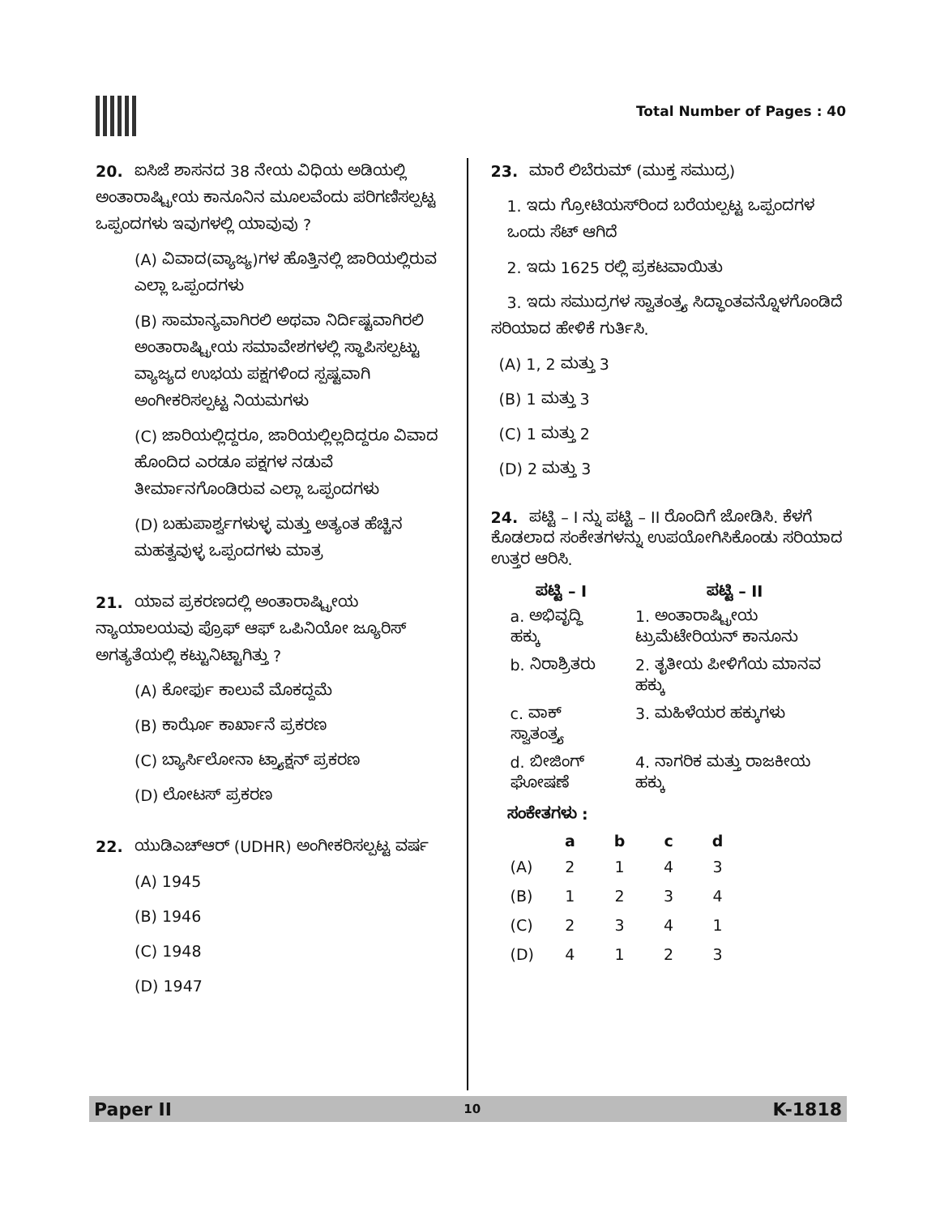Total Number of Pages : 40
20. ಐಸಿಜೆ ಶಾಸನದ 38 ನೇಯ ವಿಧಿಯ ಅಡಿಯಲ್ಲಿ ಅಂತಾರಾಷ್ಟ್ರೀಯ ಕಾನೂನಿನ ಮೂಲವೆಂದು ಪರಿಗಣಿಸಲ್ಪಟ್ಟ ಒಪ್ಪಂದಗಳು ಇವುಗಳಲ್ಲಿ ಯಾವುವು ?
(A) ವಿವಾದ(ವ್ಯಾಜ್ಯ)ಗಳ ಹೊತ್ತಿನಲ್ಲಿ ಜಾರಿಯಲ್ಲಿರುವ ಎಲ್ಲಾ ಒಪ್ಪಂದಗಳು
(B) ಸಾಮಾನ್ಯವಾಗಿರಲಿ ಅಥವಾ ನಿರ್ದಿಷ್ಟವಾಗಿರಲಿ ಅಂತಾರಾಷ್ಟ್ರೀಯ ಸಮಾವೇಶಗಳಲ್ಲಿ ಸ್ಥಾಪಿಸಲ್ಪಟ್ಟು ವ್ಯಾಜ್ಯದ ಉಭಯ ಪಕ್ಷಗಳಿಂದ ಸ್ಪಷ್ಟವಾಗಿ ಅಂಗೀಕರಿಸಲ್ಪಟ್ಟ ನಿಯಮಗಳು
(C) ಜಾರಿಯಲ್ಲಿದ್ದರೂ, ಜಾರಿಯಲ್ಲಿಲ್ಲದಿದ್ದರೂ ವಿವಾದ ಹೊಂದಿದ ಎರಡೂ ಪಕ್ಷಗಳ ನಡುವೆ ತೀರ್ಮಾನಗೊಂಡಿರುವ ಎಲ್ಲಾ ಒಪ್ಪಂದಗಳು
(D) ಬಹುಪಾರ್ಶ್ವಗಳುಳ್ಳ ಮತ್ತು ಅತ್ಯಂತ ಹೆಚ್ಚಿನ ಮಹತ್ವವುಳ್ಳ ಒಪ್ಪಂದಗಳು ಮಾತ್ರ
21. ಯಾವ ಪ್ರಕರಣದಲ್ಲಿ ಅಂತಾರಾಷ್ಟ್ರೀಯ ನ್ಯಾಯಾಲಯವು ಪ್ರೊಫ್ ಆಫ್ ಒಪಿನಿಯೋ ಜ್ಯೂರಿಸ್ ಅಗತ್ಯತೆಯಲ್ಲಿ ಕಟ್ಟುನಿಟ್ಟಾಗಿತ್ತು ?
(A) ಕೋರ್ಫು ಕಾಲುವೆ ಮೊಕದ್ದಮೆ
(B) ಕಾರ್ಝೊ ಕಾರ್ಖಾನೆ ಪ್ರಕರಣ
(C) ಬ್ಯಾರ್ಸಿಲೋನಾ ಟ್ರ್ಯಾಕ್ಷನ್ ಪ್ರಕರಣ
(D) ಲೋಟಸ್ ಪ್ರಕರಣ
22. ಯುಡಿಎಚ್‌ಆರ್ (UDHR) ಅಂಗೀಕರಿಸಲ್ಪಟ್ಟ ವರ್ಷ
(A) 1945
(B) 1946
(C) 1948
(D) 1947
23. ಮಾರೆ ಲಿಬೆರುಮ್ (ಮುಕ್ತ ಸಮುದ್ರ)
1. ಇದು ಗ್ರೋಟಿಯಸ್‌ರಿಂದ ಬರೆಯಲ್ಪಟ್ಟ ಒಪ್ಪಂದಗಳ ಒಂದು ಸೆಟ್ ಆಗಿದೆ
2. ಇದು 1625 ರಲ್ಲಿ ಪ್ರಕಟವಾಯಿತು
3. ಇದು ಸಮುದ್ರಗಳ ಸ್ವಾತಂತ್ರ್ಯ ಸಿದ್ಧಾಂತವನ್ನೊಳಗೊಂಡಿದೆ
ಸರಿಯಾದ ಹೇಳಿಕೆ ಗುರ್ತಿಸಿ.
(A) 1, 2 ಮತ್ತು 3
(B) 1 ಮತ್ತು 3
(C) 1 ಮತ್ತು 2
(D) 2 ಮತ್ತು 3
24. ಪಟ್ಟಿ – I ನ್ನು ಪಟ್ಟಿ – II ರೊಂದಿಗೆ ಜೋಡಿಸಿ. ಕೆಳಗೆ ಕೊಡಲಾದ ಸಂಕೇತಗಳನ್ನು ಉಪಯೋಗಿಸಿಕೊಂಡು ಸರಿಯಾದ ಉತ್ತರ ಆರಿಸಿ.
| ಪಟ್ಟಿ – I | ಪಟ್ಟಿ – II |
| --- | --- |
| a. ಅಭಿವೃದ್ಧಿ ಹಕ್ಕು | 1. ಅಂತಾರಾಷ್ಟ್ರೀಯ ಟ್ರುಮೆಟೇರಿಯನ್ ಕಾನೂನು |
| b. ನಿರಾಶ್ರಿತರು | 2. ತೃತೀಯ ಪೀಳಿಗೆಯ ಮಾನವ ಹಕ್ಕು |
| c. ವಾಕ್ ಸ್ವಾತಂತ್ರ್ಯ | 3. ಮಹಿಳೆಯರ ಹಕ್ಕುಗಳು |
| d. ಬೀಜಿಂಗ್ ಘೋಷಣೆ | 4. ನಾಗರಿಕ ಮತ್ತು ರಾಜಕೀಯ ಹಕ್ಕು |
ಸಂಕೇತಗಳು :
| | a | b | c | d |
| --- | --- | --- | --- | --- |
| (A) | 2 | 1 | 4 | 3 |
| (B) | 1 | 2 | 3 | 4 |
| (C) | 2 | 3 | 4 | 1 |
| (D) | 4 | 1 | 2 | 3 |
Paper II 10 K-1818